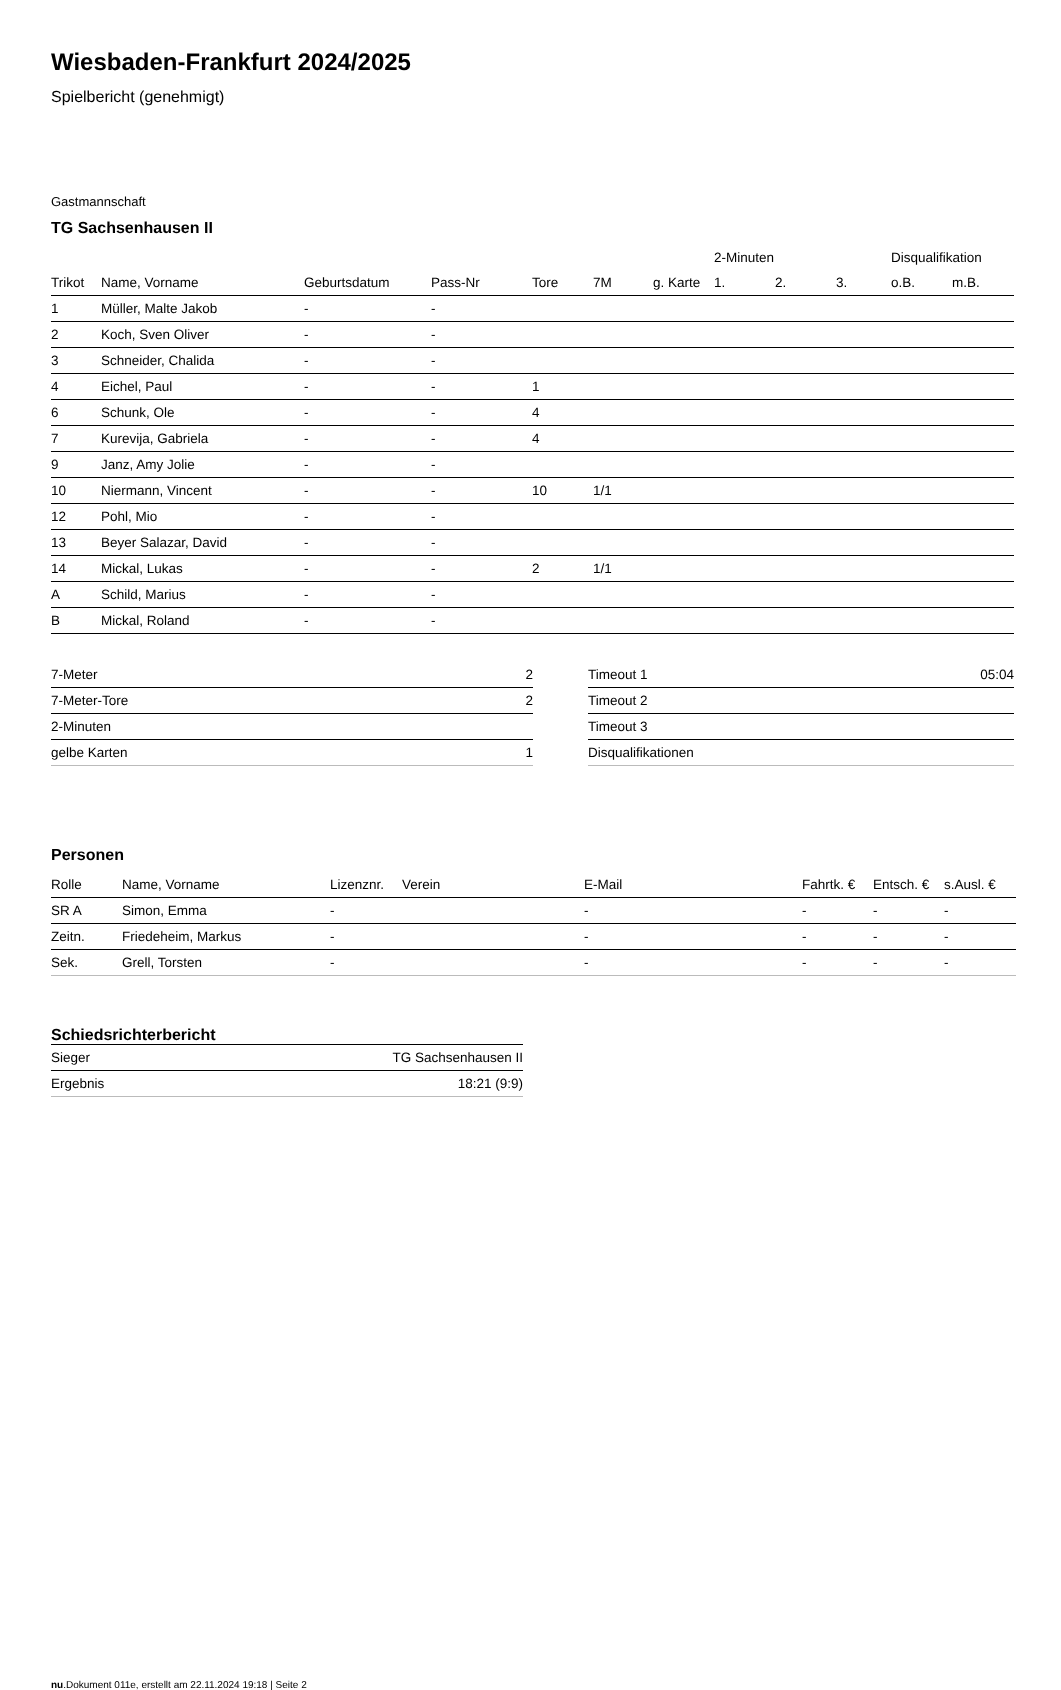Wiesbaden-Frankfurt 2024/2025
Spielbericht (genehmigt)
Gastmannschaft
TG Sachsenhausen II
| | | | | | | | 2-Minuten | | | Disqualifikation | |
| --- | --- | --- | --- | --- | --- | --- | --- | --- | --- | --- | --- |
| Trikot | Name, Vorname | Geburtsdatum | Pass-Nr | Tore | 7M | g. Karte | 1. | 2. | 3. | o.B. | m.B. |
| 1 | Müller, Malte Jakob | - | - | | | | | | | | |
| 2 | Koch, Sven Oliver | - | - | | | | | | | | |
| 3 | Schneider, Chalida | - | - | | | | | | | | |
| 4 | Eichel, Paul | - | - | 1 | | | | | | | |
| 6 | Schunk, Ole | - | - | 4 | | | | | | | |
| 7 | Kurevija, Gabriela | - | - | 4 | | | | | | | |
| 9 | Janz, Amy Jolie | - | - | | | | | | | | |
| 10 | Niermann, Vincent | - | - | 10 | 1/1 | | | | | | |
| 12 | Pohl, Mio | - | - | | | | | | | | |
| 13 | Beyer Salazar, David | - | - | | | | | | | | |
| 14 | Mickal, Lukas | - | - | 2 | 1/1 | | | | | | |
| A | Schild, Marius | - | - | | | | | | | | |
| B | Mickal, Roland | - | - | | | | | | | | |
| 7-Meter | 2 |
| 7-Meter-Tore | 2 |
| 2-Minuten | |
| gelbe Karten | 1 |
| Timeout 1 | 05:04 |
| Timeout 2 | |
| Timeout 3 | |
| Disqualifikationen | |
Personen
| Rolle | Name, Vorname | Lizenznr. | Verein | E-Mail | Fahrtk. € | Entsch. € | s.Ausl. € |
| --- | --- | --- | --- | --- | --- | --- | --- |
| SR A | Simon, Emma | - | | - | - | - | - |
| Zeitn. | Friedeheim, Markus | - | | - | - | - | - |
| Sek. | Grell, Torsten | - | | - | - | - | - |
Schiedsrichterbericht
| Sieger | TG Sachsenhausen II |
| Ergebnis | 18:21 (9:9) |
nu.Dokument 011e, erstellt am 22.11.2024 19:18 | Seite 2